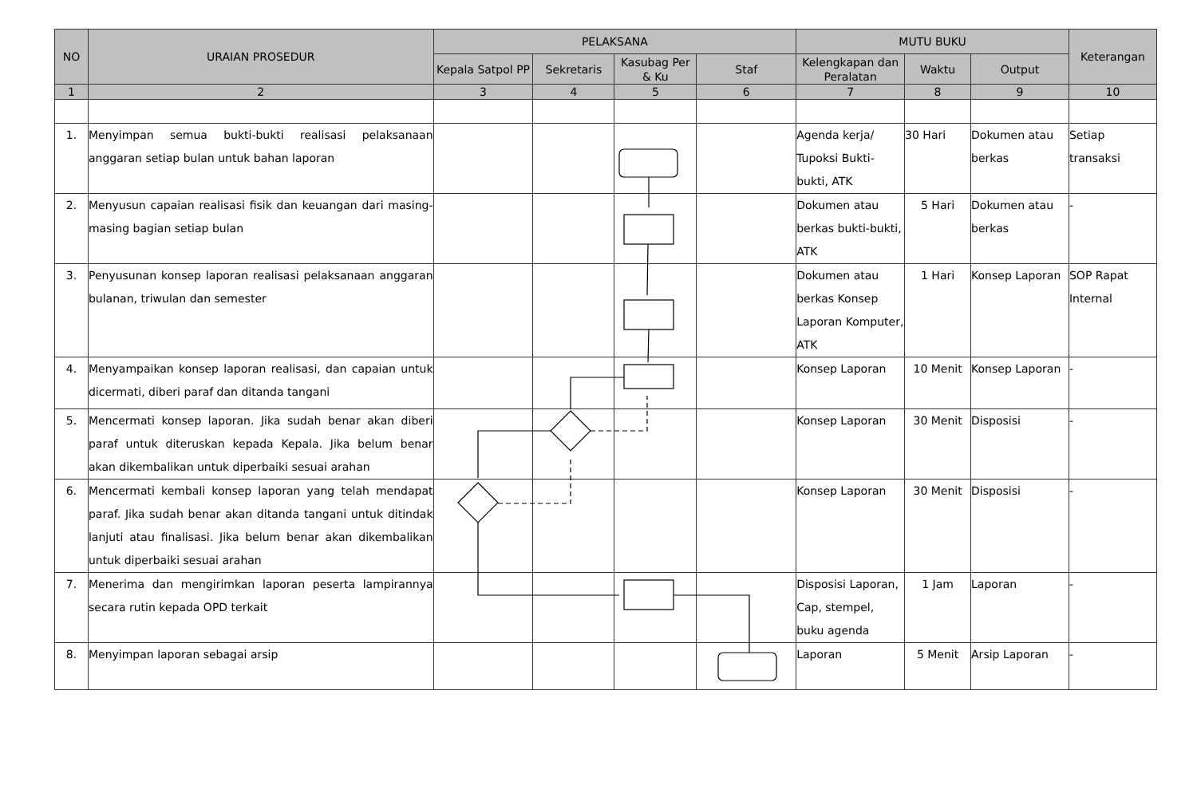| NO | URAIAN PROSEDUR | PELAKSANA | | | | MUTU BUKU | | | Keterangan |
| --- | --- | --- | --- | --- | --- | --- | --- | --- | --- |
| | | Kepala Satpol PP | Sekretaris | Kasubag Per & Ku | Staf | Kelengkapan dan Peralatan | Waktu | Output | |
| 1 | 2 | 3 | 4 | 5 | 6 | 7 | 8 | 9 | 10 |
| 1. | Menyimpan semua bukti-bukti realisasi pelaksanaan anggaran setiap bulan untuk bahan laporan | | | | | Agenda kerja/ Tupoksi Bukti-bukti, ATK | 30 Hari | Dokumen atau berkas | Setiap transaksi |
| 2. | Menyusun capaian realisasi fisik dan keuangan dari masing-masing bagian setiap bulan | | | | | Dokumen atau berkas bukti-bukti, ATK | 5 Hari | Dokumen atau berkas | - |
| 3. | Penyusunan konsep laporan realisasi pelaksanaan anggaran bulanan, triwulan dan semester | | | | | Dokumen atau berkas Konsep Laporan Komputer, ATK | 1 Hari | Konsep Laporan | SOP Rapat Internal |
| 4. | Menyampaikan konsep laporan realisasi, dan capaian untuk dicermati, diberi paraf dan ditanda tangani | | | | | Konsep Laporan | 10 Menit | Konsep Laporan | - |
| 5. | Mencermati konsep laporan. Jika sudah benar akan diberi paraf untuk diteruskan kepada Kepala. Jika belum benar akan dikembalikan untuk diperbaiki sesuai arahan | | | | | Konsep Laporan | 30 Menit | Disposisi | - |
| 6. | Mencermati kembali konsep laporan yang telah mendapat paraf. Jika sudah benar akan ditanda tangani untuk ditindak lanjuti atau finalisasi. Jika belum benar akan dikembalikan untuk diperbaiki sesuai arahan | | | | | Konsep Laporan | 30 Menit | Disposisi | - |
| 7. | Menerima dan mengirimkan laporan peserta lampirannya secara rutin kepada OPD terkait | | | | | Disposisi Laporan, Cap, stempel, buku agenda | 1 Jam | Laporan | - |
| 8. | Menyimpan laporan sebagai arsip | | | | | Laporan | 5 Menit | Arsip Laporan | - |